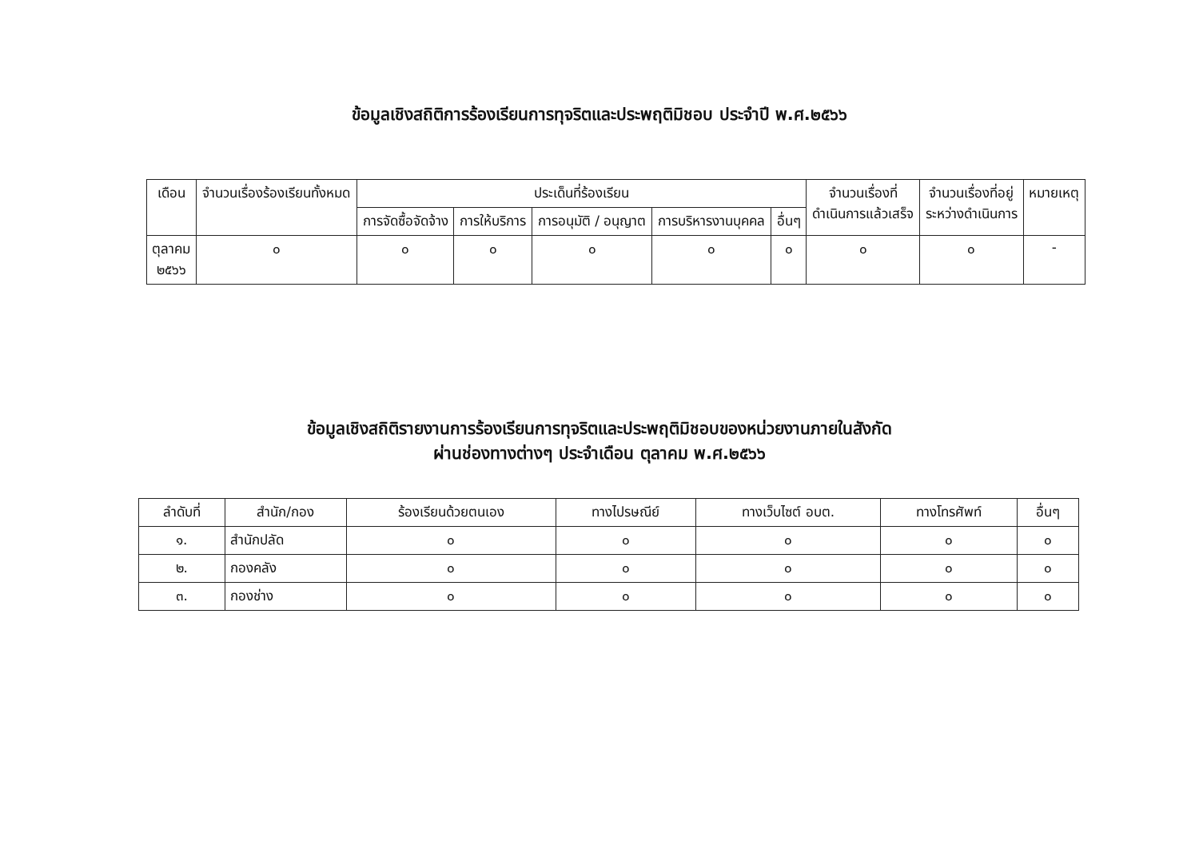ข้อมูลเชิงสถิติการร้องเรียนการทุจริตและประพฤติมิชอบ ประจำปี พ.ศ.๒๕๖๖
| เดือน | จำนวนเรื่องร้องเรียนทั้งหมด | ประเด็นที่ร้องเรียน | | | | | จำนวนเรื่องที่ ดำเนินการแล้วเสร็จ | จำนวนเรื่องที่อยู่ ระหว่างดำเนินการ | หมายเหตุ |
| --- | --- | --- | --- | --- | --- | --- | --- | --- | --- |
| | | การจัดซื้อจัดจ้าง | การให้บริการ | การอนุมัติ / อนุญาต | การบริหารงานบุคคล | อื่นๆ | | | |
| ตุลาคม ๒๕๖๖ | ๐ | ๐ | ๐ | ๐ | ๐ | ๐ | ๐ | ๐ | - |
ข้อมูลเชิงสถิติรายงานการร้องเรียนการทุจริตและประพฤติมิชอบของหน่วยงานภายในสังกัด
ผ่านช่องทางต่างๆ ประจำเดือน ตุลาคม พ.ศ.๒๕๖๖
| ลำดับที่ | สำนัก/กอง | ร้องเรียนด้วยตนเอง | ทางไปรษณีย์ | ทางเว็บไซต์ อบต. | ทางโทรศัพท์ | อื่นๆ |
| --- | --- | --- | --- | --- | --- | --- |
| ๑. | สำนักปลัด | ๐ | ๐ | ๐ | ๐ | ๐ |
| ๒. | กองคลัง | ๐ | ๐ | ๐ | ๐ | ๐ |
| ๓. | กองช่าง | ๐ | ๐ | ๐ | ๐ | ๐ |